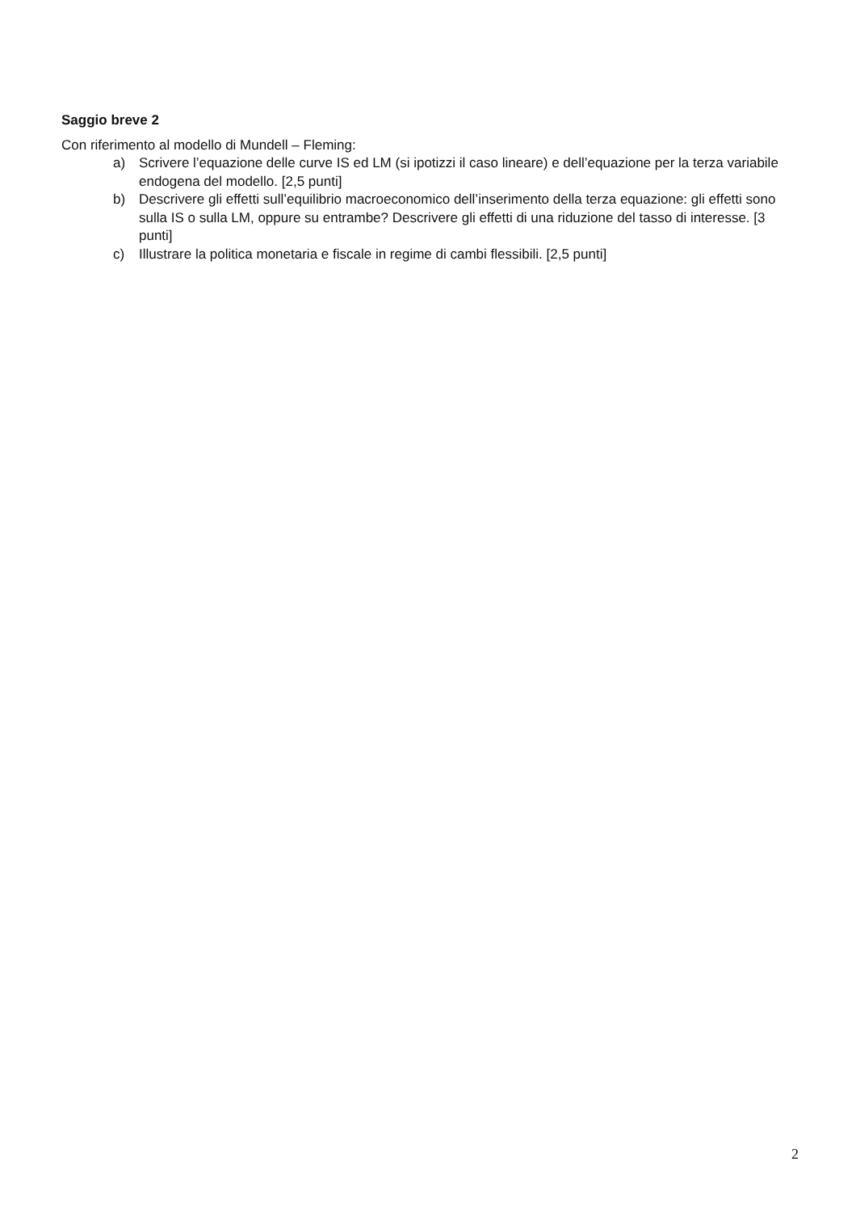Saggio breve 2
Con riferimento al modello di Mundell – Fleming:
a) Scrivere l’equazione delle curve IS ed LM (si ipotizzi il caso lineare) e dell’equazione per la terza variabile endogena del modello. [2,5 punti]
b) Descrivere gli effetti sull’equilibrio macroeconomico dell’inserimento della terza equazione: gli effetti sono sulla IS o sulla LM, oppure su entrambe? Descrivere gli effetti di una riduzione del tasso di interesse. [3 punti]
c) Illustrare la politica monetaria e fiscale in regime di cambi flessibili. [2,5 punti]
2